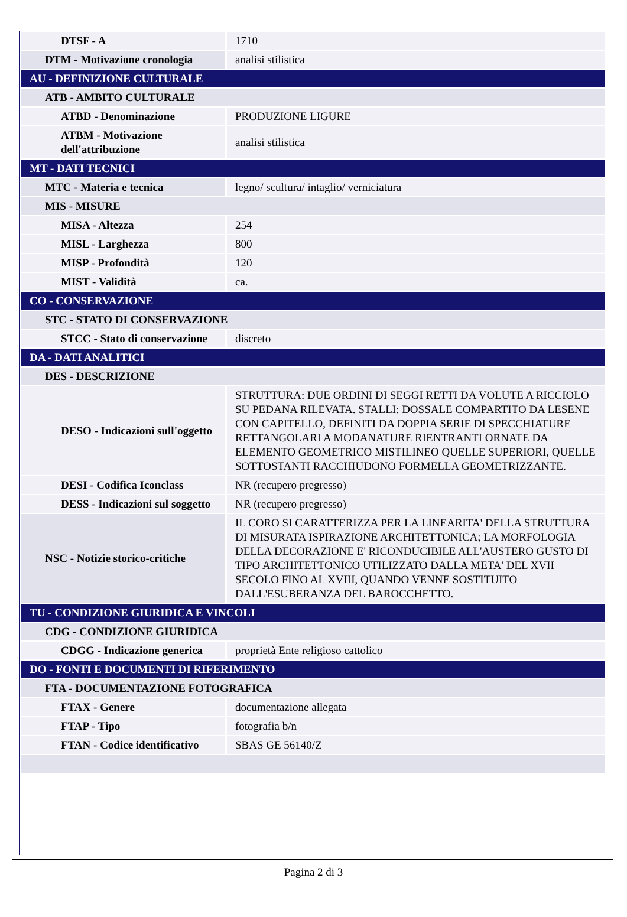| DTSF - A | 1710 |
| DTM - Motivazione cronologia | analisi stilistica |
| AU - DEFINIZIONE CULTURALE | |
| ATB - AMBITO CULTURALE | |
| ATBD - Denominazione | PRODUZIONE LIGURE |
| ATBM - Motivazione dell'attribuzione | analisi stilistica |
| MT - DATI TECNICI | |
| MTC - Materia e tecnica | legno/ scultura/ intaglio/ verniciatura |
| MIS - MISURE | |
| MISA - Altezza | 254 |
| MISL - Larghezza | 800 |
| MISP - Profondità | 120 |
| MIST - Validità | ca. |
| CO - CONSERVAZIONE | |
| STC - STATO DI CONSERVAZIONE | |
| STCC - Stato di conservazione | discreto |
| DA - DATI ANALITICI | |
| DES - DESCRIZIONE | |
| DESO - Indicazioni sull'oggetto | STRUTTURA: DUE ORDINI DI SEGGI RETTI DA VOLUTE A RICCIOLO SU PEDANA RILEVATA. STALLI: DOSSALE COMPARTITO DA LESENE CON CAPITELLO, DEFINITI DA DOPPIA SERIE DI SPECCHIATURE RETTANGOLARI A MODANATURE RIENTRANTI ORNATE DA ELEMENTO GEOMETRICO MISTILINEO QUELLE SUPERIORI, QUELLE SOTTOSTANTI RACCHIUDONO FORMELLA GEOMETRIZZANTE. |
| DESI - Codifica Iconclass | NR (recupero pregresso) |
| DESS - Indicazioni sul soggetto | NR (recupero pregresso) |
| NSC - Notizie storico-critiche | IL CORO SI CARATTERIZZA PER LA LINEARITA' DELLA STRUTTURA DI MISURATA ISPIRAZIONE ARCHITETTONICA; LA MORFOLOGIA DELLA DECORAZIONE E' RICONDUCIBILE ALL'AUSTERO GUSTO DI TIPO ARCHITETTONICO UTILIZZATO DALLA META' DEL XVII SECOLO FINO AL XVIII, QUANDO VENNE SOSTITUITO DALL'ESUBERANZA DEL BAROCCHETTO. |
| TU - CONDIZIONE GIURIDICA E VINCOLI | |
| CDG - CONDIZIONE GIURIDICA | |
| CDGG - Indicazione generica | proprietà Ente religioso cattolico |
| DO - FONTI E DOCUMENTI DI RIFERIMENTO | |
| FTA - DOCUMENTAZIONE FOTOGRAFICA | |
| FTAX - Genere | documentazione allegata |
| FTAP - Tipo | fotografia b/n |
| FTAN - Codice identificativo | SBAS GE 56140/Z |
Pagina 2 di 3